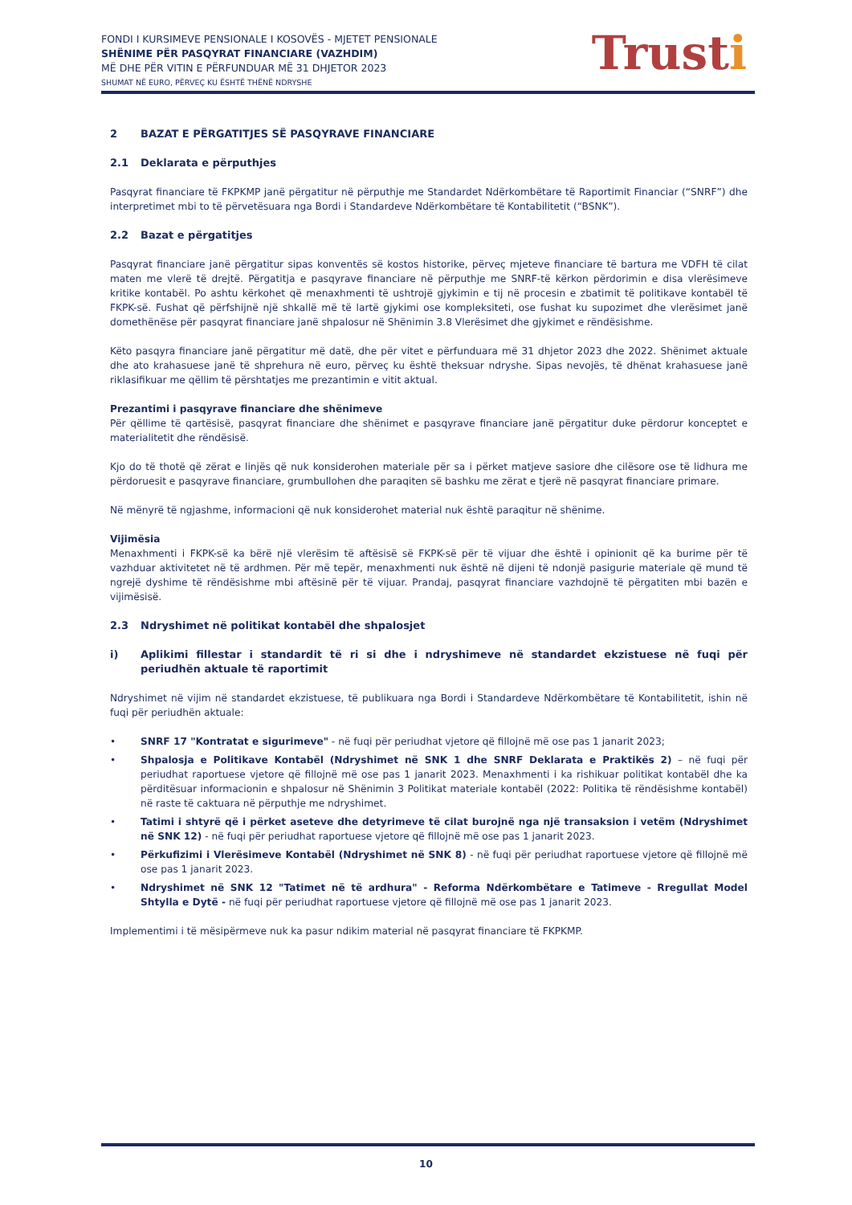FONDI I KURSIMEVE PENSIONALE I KOSOVËS - MJETET PENSIONALE
SHËNIME PËR PASQYRAT FINANCIARE (VAZHDIM)
MË DHE PËR VITIN E PËRFUNDUAR MË 31 DHJETOR 2023
SHUMAT NË EURO, PËRVEÇ KU ËSHTË THËNË NDRYSHE
Trusti
2 BAZAT E PËRGATITJES SË PASQYRAVE FINANCIARE
2.1 Deklarata e përputhjes
Pasqyrat financiare të FKPKMP janë përgatitur në përputhje me Standardet Ndërkombëtare të Raportimit Financiar (“SNRF”) dhe interpretimet mbi to të përvetësuara nga Bordi i Standardeve Ndërkombëtare të Kontabilitetit (“BSNK”).
2.2 Bazat e përgatitjes
Pasqyrat financiare janë përgatitur sipas konventës së kostos historike, përveç mjeteve financiare të bartura me VDFH të cilat maten me vlerë të drejtë. Përgatitja e pasqyrave financiare në përputhje me SNRF-të kërkon përdorimin e disa vlerësimeve kritike kontabël. Po ashtu kërkohet që menaxhmenti të ushtrojë gjykimin e tij në procesin e zbatimit të politikave kontabël të FKPK-së. Fushat që përfshijnë një shkallë më të lartë gjykimi ose kompleksiteti, ose fushat ku supozimet dhe vlerësimet janë domethënëse për pasqyrat financiare janë shpalosur në Shënimin 3.8 Vlerësimet dhe gjykimet e rëndësishme.
Këto pasqyra financiare janë përgatitur më datë, dhe për vitet e përfunduara më 31 dhjetor 2023 dhe 2022. Shënimet aktuale dhe ato krahasuese janë të shprehura në euro, përveç ku është theksuar ndryshe. Sipas nevojës, të dhënat krahasuese janë riklasifikuar me qëllim të përshtatjes me prezantimin e vitit aktual.
Prezantimi i pasqyrave financiare dhe shënimeve
Për qëllime të qartësisë, pasqyrat financiare dhe shënimet e pasqyrave financiare janë përgatitur duke përdorur konceptet e materialitetit dhe rëndësisë.
Kjo do të thotë që zërat e linjës që nuk konsiderohen materiale për sa i përket matjeve sasiore dhe cilësore ose të lidhura me përdoruesit e pasqyrave financiare, grumbullohen dhe paraqiten së bashku me zërat e tjerë në pasqyrat financiare primare.
Në mënyrë të ngjashme, informacioni që nuk konsiderohet material nuk është paraqitur në shënime.
Vijimësia
Menaxhmenti i FKPK-së ka bërë një vlerësim të aftësisë së FKPK-së për të vijuar dhe është i opinionit që ka burime për të vazhduar aktivitetet në të ardhmen. Për më tepër, menaxhmenti nuk është në dijeni të ndonjë pasigurie materiale që mund të ngrejë dyshime të rëndësishme mbi aftësinë për të vijuar. Prandaj, pasqyrat financiare vazhdojnë të përgatiten mbi bazën e vijimësisë.
2.3 Ndryshimet në politikat kontabël dhe shpalosjet
i) Aplikimi fillestar i standardit të ri si dhe i ndryshimeve në standardet ekzistuese në fuqi për periudhën aktuale të raportimit
Ndryshimet në vijim në standardet ekzistuese, të publikuara nga Bordi i Standardeve Ndërkombëtare të Kontabilitetit, ishin në fuqi për periudhën aktuale:
• SNRF 17 "Kontratat e sigurimeve" - në fuqi për periudhat vjetore që fillojnë më ose pas 1 janarit 2023;
• Shpalosja e Politikave Kontabël (Ndryshimet në SNK 1 dhe SNRF Deklarata e Praktikës 2) – në fuqi për periudhat raportuese vjetore që fillojnë më ose pas 1 janarit 2023. Menaxhmenti i ka rishikuar politikat kontabël dhe ka përditësuar informacionin e shpalosur në Shënimin 3 Politikat materiale kontabël (2022: Politika të rëndësishme kontabël) në raste të caktuara në përputhje me ndryshimet.
• Tatimi i shtyrë që i përket aseteve dhe detyrimeve të cilat burojnë nga një transaksion i vetëm (Ndryshimet në SNK 12) - në fuqi për periudhat raportuese vjetore që fillojnë më ose pas 1 janarit 2023.
• Përkufizimi i Vlerësimeve Kontabël (Ndryshimet në SNK 8) - në fuqi për periudhat raportuese vjetore që fillojnë më ose pas 1 janarit 2023.
• Ndryshimet në SNK 12 "Tatimet në të ardhura" - Reforma Ndërkombëtare e Tatimeve - Rregullat Model Shtylla e Dytë - në fuqi për periudhat raportuese vjetore që fillojnë më ose pas 1 janarit 2023.
Implementimi i të mësipërmeve nuk ka pasur ndikim material në pasqyrat financiare të FKPKMP.
10